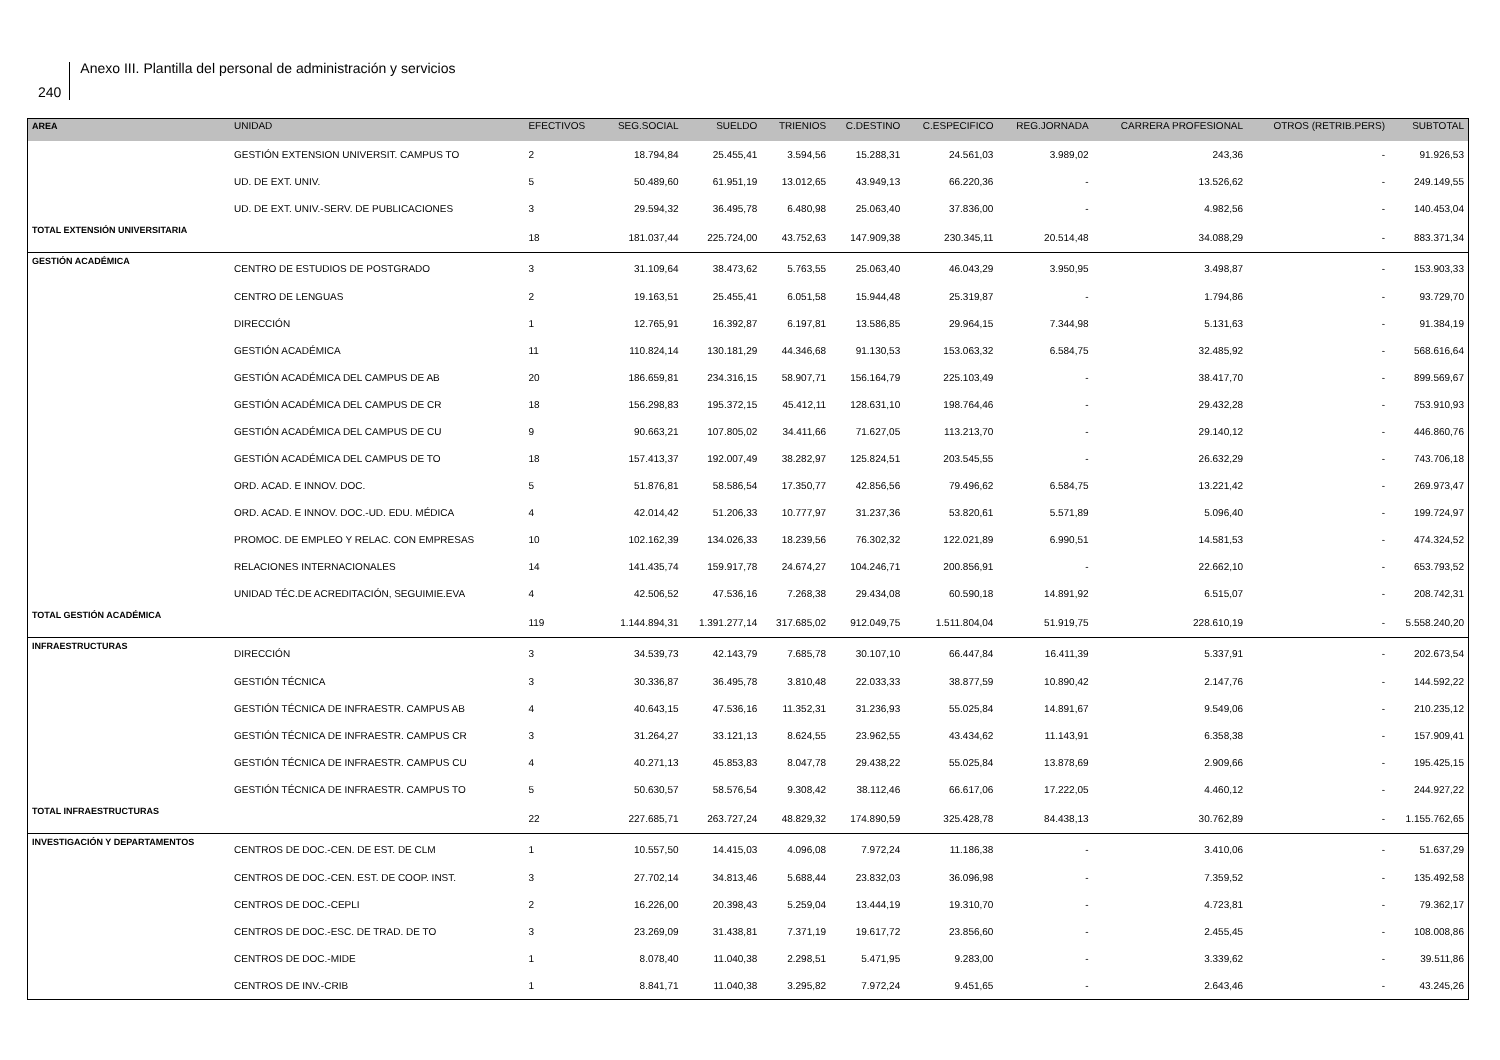240
Anexo III. Plantilla del personal de administración y servicios
| AREA | UNIDAD | EFECTIVOS | SEG.SOCIAL | SUELDO | TRIENIOS | C.DESTINO | C.ESPECIFICO | REG.JORNADA | CARRERA PROFESIONAL | OTROS (RETRIB.PERS) | SUBTOTAL |
| --- | --- | --- | --- | --- | --- | --- | --- | --- | --- | --- | --- |
| | GESTIÓN EXTENSION UNIVERSIT. CAMPUS TO | 2 | 18.794,84 | 25.455,41 | 3.594,56 | 15.288,31 | 24.561,03 | 3.989,02 | 243,36 | - | 91.926,53 |
| | UD. DE EXT. UNIV. | 5 | 50.489,60 | 61.951,19 | 13.012,65 | 43.949,13 | 66.220,36 | - | 13.526,62 | - | 249.149,55 |
| | UD. DE EXT. UNIV.-SERV. DE PUBLICACIONES | 3 | 29.594,32 | 36.495,78 | 6.480,98 | 25.063,40 | 37.836,00 | - | 4.982,56 | - | 140.453,04 |
| TOTAL EXTENSIÓN UNIVERSITARIA | | 18 | 181.037,44 | 225.724,00 | 43.752,63 | 147.909,38 | 230.345,11 | 20.514,48 | 34.088,29 | - | 883.371,34 |
| GESTIÓN ACADÉMICA | CENTRO DE ESTUDIOS DE POSTGRADO | 3 | 31.109,64 | 38.473,62 | 5.763,55 | 25.063,40 | 46.043,29 | 3.950,95 | 3.498,87 | - | 153.903,33 |
| | CENTRO DE LENGUAS | 2 | 19.163,51 | 25.455,41 | 6.051,58 | 15.944,48 | 25.319,87 | - | 1.794,86 | - | 93.729,70 |
| | DIRECCIÓN | 1 | 12.765,91 | 16.392,87 | 6.197,81 | 13.586,85 | 29.964,15 | 7.344,98 | 5.131,63 | - | 91.384,19 |
| | GESTIÓN ACADÉMICA | 11 | 110.824,14 | 130.181,29 | 44.346,68 | 91.130,53 | 153.063,32 | 6.584,75 | 32.485,92 | - | 568.616,64 |
| | GESTIÓN ACADÉMICA DEL CAMPUS DE AB | 20 | 186.659,81 | 234.316,15 | 58.907,71 | 156.164,79 | 225.103,49 | - | 38.417,70 | - | 899.569,67 |
| | GESTIÓN ACADÉMICA DEL CAMPUS DE CR | 18 | 156.298,83 | 195.372,15 | 45.412,11 | 128.631,10 | 198.764,46 | - | 29.432,28 | - | 753.910,93 |
| | GESTIÓN ACADÉMICA DEL CAMPUS DE CU | 9 | 90.663,21 | 107.805,02 | 34.411,66 | 71.627,05 | 113.213,70 | - | 29.140,12 | - | 446.860,76 |
| | GESTIÓN ACADÉMICA DEL CAMPUS DE TO | 18 | 157.413,37 | 192.007,49 | 38.282,97 | 125.824,51 | 203.545,55 | - | 26.632,29 | - | 743.706,18 |
| | ORD. ACAD. E INNOV. DOC. | 5 | 51.876,81 | 58.586,54 | 17.350,77 | 42.856,56 | 79.496,62 | 6.584,75 | 13.221,42 | - | 269.973,47 |
| | ORD. ACAD. E INNOV. DOC.-UD. EDU. MÉDICA | 4 | 42.014,42 | 51.206,33 | 10.777,97 | 31.237,36 | 53.820,61 | 5.571,89 | 5.096,40 | - | 199.724,97 |
| | PROMOC. DE EMPLEO Y RELAC. CON EMPRESAS | 10 | 102.162,39 | 134.026,33 | 18.239,56 | 76.302,32 | 122.021,89 | 6.990,51 | 14.581,53 | - | 474.324,52 |
| | RELACIONES INTERNACIONALES | 14 | 141.435,74 | 159.917,78 | 24.674,27 | 104.246,71 | 200.856,91 | - | 22.662,10 | - | 653.793,52 |
| | UNIDAD TÉC.DE ACREDITACIÓN, SEGUIMIE.EVA | 4 | 42.506,52 | 47.536,16 | 7.268,38 | 29.434,08 | 60.590,18 | 14.891,92 | 6.515,07 | - | 208.742,31 |
| TOTAL GESTIÓN ACADÉMICA | | 119 | 1.144.894,31 | 1.391.277,14 | 317.685,02 | 912.049,75 | 1.511.804,04 | 51.919,75 | 228.610,19 | - | 5.558.240,20 |
| INFRAESTRUCTURAS | DIRECCIÓN | 3 | 34.539,73 | 42.143,79 | 7.685,78 | 30.107,10 | 66.447,84 | 16.411,39 | 5.337,91 | - | 202.673,54 |
| | GESTIÓN TÉCNICA | 3 | 30.336,87 | 36.495,78 | 3.810,48 | 22.033,33 | 38.877,59 | 10.890,42 | 2.147,76 | - | 144.592,22 |
| | GESTIÓN TÉCNICA DE INFRAESTR. CAMPUS AB | 4 | 40.643,15 | 47.536,16 | 11.352,31 | 31.236,93 | 55.025,84 | 14.891,67 | 9.549,06 | - | 210.235,12 |
| | GESTIÓN TÉCNICA DE INFRAESTR. CAMPUS CR | 3 | 31.264,27 | 33.121,13 | 8.624,55 | 23.962,55 | 43.434,62 | 11.143,91 | 6.358,38 | - | 157.909,41 |
| | GESTIÓN TÉCNICA DE INFRAESTR. CAMPUS CU | 4 | 40.271,13 | 45.853,83 | 8.047,78 | 29.438,22 | 55.025,84 | 13.878,69 | 2.909,66 | - | 195.425,15 |
| | GESTIÓN TÉCNICA DE INFRAESTR. CAMPUS TO | 5 | 50.630,57 | 58.576,54 | 9.308,42 | 38.112,46 | 66.617,06 | 17.222,05 | 4.460,12 | - | 244.927,22 |
| TOTAL INFRAESTRUCTURAS | | 22 | 227.685,71 | 263.727,24 | 48.829,32 | 174.890,59 | 325.428,78 | 84.438,13 | 30.762,89 | - | 1.155.762,65 |
| INVESTIGACIÓN Y DEPARTAMENTOS | CENTROS DE DOC.-CEN. DE EST. DE CLM | 1 | 10.557,50 | 14.415,03 | 4.096,08 | 7.972,24 | 11.186,38 | - | 3.410,06 | - | 51.637,29 |
| | CENTROS DE DOC.-CEN. EST. DE COOP. INST. | 3 | 27.702,14 | 34.813,46 | 5.688,44 | 23.832,03 | 36.096,98 | - | 7.359,52 | - | 135.492,58 |
| | CENTROS DE DOC.-CEPLI | 2 | 16.226,00 | 20.398,43 | 5.259,04 | 13.444,19 | 19.310,70 | - | 4.723,81 | - | 79.362,17 |
| | CENTROS DE DOC.-ESC. DE TRAD. DE TO | 3 | 23.269,09 | 31.438,81 | 7.371,19 | 19.617,72 | 23.856,60 | - | 2.455,45 | - | 108.008,86 |
| | CENTROS DE DOC.-MIDE | 1 | 8.078,40 | 11.040,38 | 2.298,51 | 5.471,95 | 9.283,00 | - | 3.339,62 | - | 39.511,86 |
| | CENTROS DE INV.-CRIB | 1 | 8.841,71 | 11.040,38 | 3.295,82 | 7.972,24 | 9.451,65 | - | 2.643,46 | - | 43.245,26 |